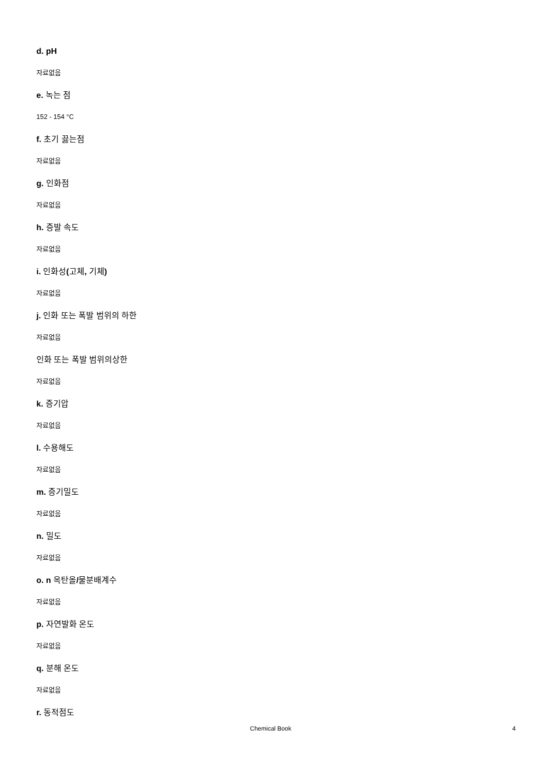d. pH
자료없음
e. 녹는 점
152 - 154 °C
f. 초기 끓는점
자료없음
g. 인화점
자료없음
h. 증발 속도
자료없음
i. 인화성(고체, 기체)
자료없음
j. 인화 또는 폭발 범위의 하한
자료없음
인화 또는 폭발 범위의상한
자료없음
k. 증기압
자료없음
l. 수용해도
자료없음
m. 증기밀도
자료없음
n. 밀도
자료없음
o. n 옥탄올/물분배계수
자료없음
p. 자연발화 온도
자료없음
q. 분해 온도
자료없음
r. 동적점도
Chemical Book 4